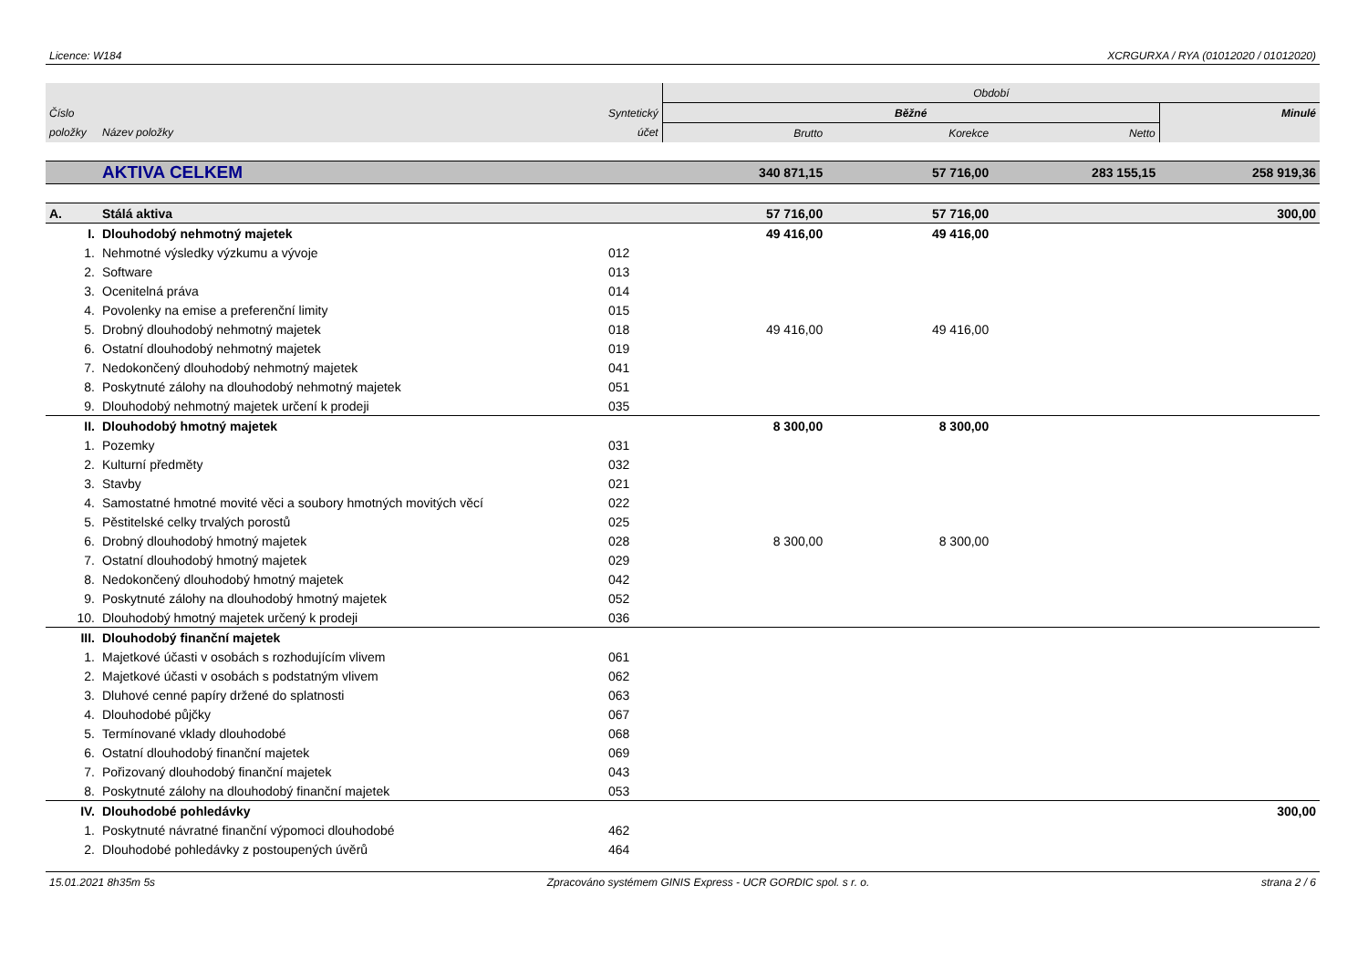Licence: W184 XCRGURXA / RYA (01012020 / 01012020)
| | | | Období | | | |
| --- | --- | --- | --- | --- | --- | --- |
| Číslo | | Syntetický | Běžné | | | Minulé |
| položky | Název položky | účet | Brutto | Korekce | Netto | |
| | AKTIVA CELKEM | | 340 871,15 | 57 716,00 | 283 155,15 | 258 919,36 |
| A. | Stálá aktiva | | 57 716,00 | 57 716,00 | | 300,00 |
| I. | Dlouhodobý nehmotný majetek | | 49 416,00 | 49 416,00 | | |
| 1. | Nehmotné výsledky výzkumu a vývoje | 012 | | | | |
| 2. | Software | 013 | | | | |
| 3. | Ocenitelná práva | 014 | | | | |
| 4. | Povolenky na emise a preferenční limity | 015 | | | | |
| 5. | Drobný dlouhodobý nehmotný majetek | 018 | 49 416,00 | 49 416,00 | | |
| 6. | Ostatní dlouhodobý nehmotný majetek | 019 | | | | |
| 7. | Nedokončený dlouhodobý nehmotný majetek | 041 | | | | |
| 8. | Poskytnuté zálohy na dlouhodobý nehmotný majetek | 051 | | | | |
| 9. | Dlouhodobý nehmotný majetek určení k prodeji | 035 | | | | |
| II. | Dlouhodobý hmotný majetek | | 8 300,00 | 8 300,00 | | |
| 1. | Pozemky | 031 | | | | |
| 2. | Kulturní předměty | 032 | | | | |
| 3. | Stavby | 021 | | | | |
| 4. | Samostatné hmotné movité věci a soubory hmotných movitých věcí | 022 | | | | |
| 5. | Pěstitelské celky trvalých porostů | 025 | | | | |
| 6. | Drobný dlouhodobý hmotný majetek | 028 | 8 300,00 | 8 300,00 | | |
| 7. | Ostatní dlouhodobý hmotný majetek | 029 | | | | |
| 8. | Nedokončený dlouhodobý hmotný majetek | 042 | | | | |
| 9. | Poskytnuté zálohy na dlouhodobý hmotný majetek | 052 | | | | |
| 10. | Dlouhodobý hmotný majetek určený k prodeji | 036 | | | | |
| III. | Dlouhodobý finanční majetek | | | | | |
| 1. | Majetkové účasti v osobách s rozhodujícím vlivem | 061 | | | | |
| 2. | Majetkové účasti v osobách s podstatným vlivem | 062 | | | | |
| 3. | Dluhové cenné papíry držené do splatnosti | 063 | | | | |
| 4. | Dlouhodobé půjčky | 067 | | | | |
| 5. | Termínované vklady dlouhodobé | 068 | | | | |
| 6. | Ostatní dlouhodobý finanční majetek | 069 | | | | |
| 7. | Pořizovaný dlouhodobý finanční majetek | 043 | | | | |
| 8. | Poskytnuté zálohy na dlouhodobý finanční majetek | 053 | | | | |
| IV. | Dlouhodobé pohledávky | | | | | 300,00 |
| 1. | Poskytnuté návratné finanční výpomoci dlouhodobé | 462 | | | | |
| 2. | Dlouhodobé pohledávky z postoupených úvěrů | 464 | | | | |
15.01.2021 8h35m 5s Zpracováno systémem GINIS Express - UCR GORDIC spol. s r. o. strana 2 / 6